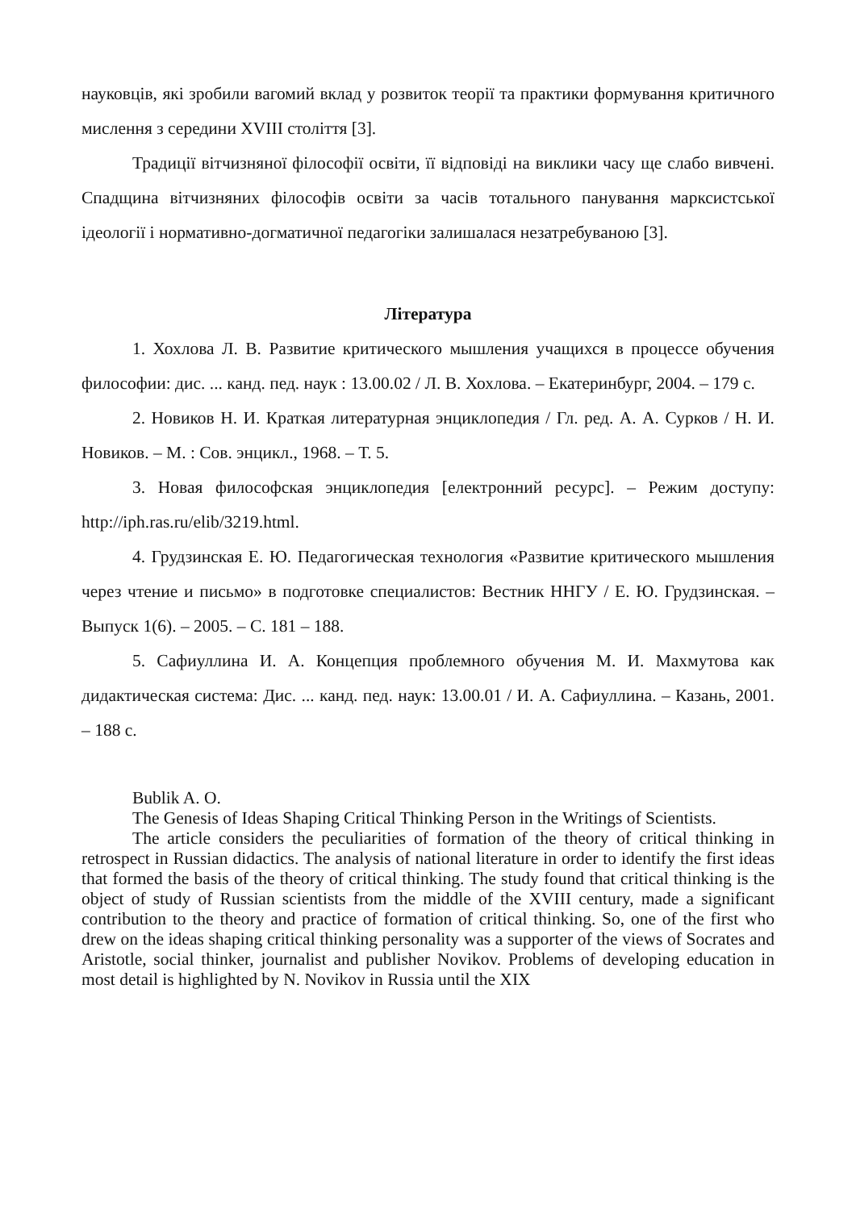науковців, які зробили вагомий вклад у розвиток теорії та практики формування критичного мислення з середини XVIII століття [3].
Традиції вітчизняної філософії освіти, її відповіді на виклики часу ще слабо вивчені. Спадщина вітчизняних філософів освіти за часів тотального панування марксистської ідеології і нормативно-догматичної педагогіки залишалася незатребуваною [3].
Література
1. Хохлова Л. В. Развитие критического мышления учащихся в процессе обучения философии: дис. ... канд. пед. наук : 13.00.02 / Л. В. Хохлова. – Екатеринбург, 2004. – 179 с.
2. Новиков Н. И. Краткая литературная энциклопедия / Гл. ред. А. А. Сурков / Н. И. Новиков. – М. : Сов. энцикл., 1968. – Т. 5.
3. Новая философская энциклопедия [електронний ресурс]. – Режим доступу: http://iph.ras.ru/elib/3219.html.
4. Грудзинская Е. Ю. Педагогическая технология «Развитие критического мышления через чтение и письмо» в подготовке специалистов: Вестник ННГУ / Е. Ю. Грудзинская. – Выпуск 1(6). – 2005. – С. 181 – 188.
5. Сафиуллина И. А. Концепция проблемного обучения М. И. Махмутова как дидактическая система: Дис. ... канд. пед. наук: 13.00.01 / И. А. Сафиуллина. – Казань, 2001. – 188 с.
Bublik A. O.
The Genesis of Ideas Shaping Critical Thinking Person in the Writings of Scientists.
The article considers the peculiarities of formation of the theory of critical thinking in retrospect in Russian didactics. The analysis of national literature in order to identify the first ideas that formed the basis of the theory of critical thinking. The study found that critical thinking is the object of study of Russian scientists from the middle of the XVIII century, made a significant contribution to the theory and practice of formation of critical thinking. So, one of the first who drew on the ideas shaping critical thinking personality was a supporter of the views of Socrates and Aristotle, social thinker, journalist and publisher Novikov. Problems of developing education in most detail is highlighted by N. Novikov in Russia until the XIX